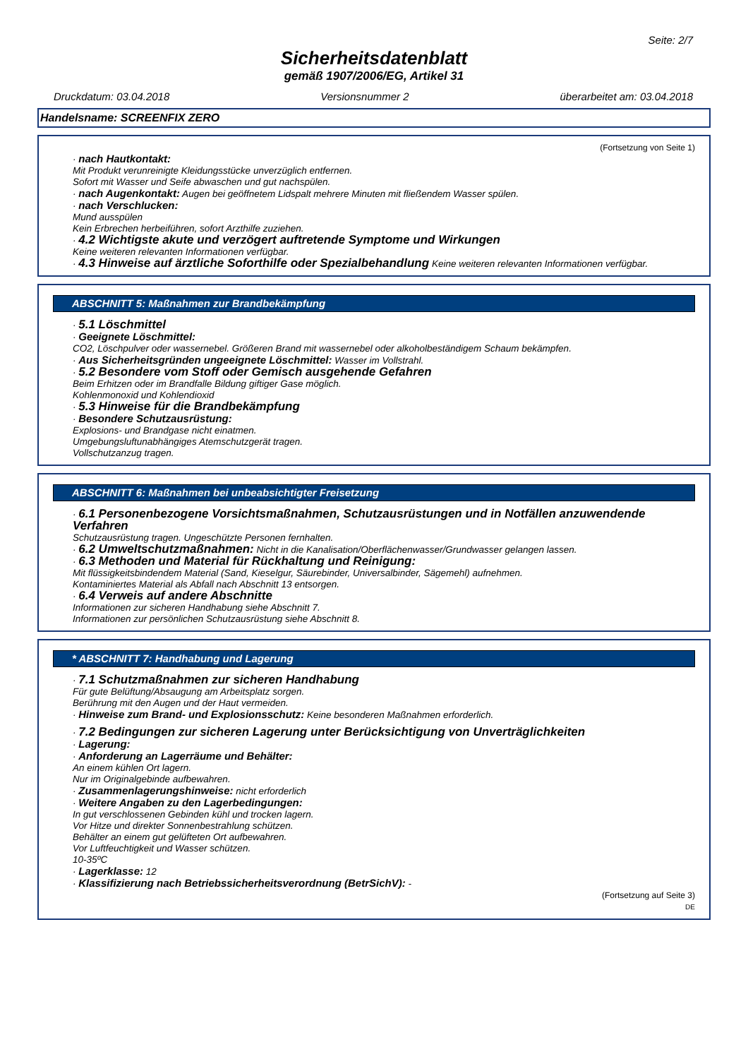Seite: 2/7
Sicherheitsdatenblatt
gemäß 1907/2006/EG, Artikel 31
Druckdatum: 03.04.2018 Versionsnummer 2 überarbeitet am: 03.04.2018
Handelsname: SCREENFIX ZERO
(Fortsetzung von Seite 1)
· nach Hautkontakt:
Mit Produkt verunreinigte Kleidungsstücke unverzüglich entfernen.
Sofort mit Wasser und Seife abwaschen und gut nachspülen.
· nach Augenkontakt: Augen bei geöffnetem Lidspalt mehrere Minuten mit fließendem Wasser spülen.
· nach Verschlucken:
Mund ausspülen
Kein Erbrechen herbeiführen, sofort Arzthilfe zuziehen.
· 4.2 Wichtigste akute und verzögert auftretende Symptome und Wirkungen
Keine weiteren relevanten Informationen verfügbar.
· 4.3 Hinweise auf ärztliche Soforthilfe oder Spezialbehandlung Keine weiteren relevanten Informationen verfügbar.
ABSCHNITT 5: Maßnahmen zur Brandbekämpfung
· 5.1 Löschmittel
· Geeignete Löschmittel:
CO2, Löschpulver oder wassernebel. Größeren Brand mit wassernebel oder alkoholbeständigem Schaum bekämpfen.
· Aus Sicherheitsgründen ungeeignete Löschmittel: Wasser im Vollstrahl.
· 5.2 Besondere vom Stoff oder Gemisch ausgehende Gefahren
Beim Erhitzen oder im Brandfalle Bildung giftiger Gase möglich.
Kohlenmonoxid und Kohlendioxid
· 5.3 Hinweise für die Brandbekämpfung
· Besondere Schutzausrüstung:
Explosions- und Brandgase nicht einatmen.
Umgebungsluftunabhängiges Atemschutzgerät tragen.
Vollschutzanzug tragen.
ABSCHNITT 6: Maßnahmen bei unbeabsichtigter Freisetzung
· 6.1 Personenbezogene Vorsichtsmaßnahmen, Schutzausrüstungen und in Notfällen anzuwendende Verfahren
Schutzausrüstung tragen. Ungeschützte Personen fernhalten.
· 6.2 Umweltschutzmaßnahmen: Nicht in die Kanalisation/Oberflächenwasser/Grundwasser gelangen lassen.
· 6.3 Methoden und Material für Rückhaltung und Reinigung:
Mit flüssigkeitsbindendem Material (Sand, Kieselgur, Säurebinder, Universalbinder, Sägemehl) aufnehmen.
Kontaminiertes Material als Abfall nach Abschnitt 13 entsorgen.
· 6.4 Verweis auf andere Abschnitte
Informationen zur sicheren Handhabung siehe Abschnitt 7.
Informationen zur persönlichen Schutzausrüstung siehe Abschnitt 8.
* ABSCHNITT 7: Handhabung und Lagerung
· 7.1 Schutzmaßnahmen zur sicheren Handhabung
Für gute Belüftung/Absaugung am Arbeitsplatz sorgen.
Berührung mit den Augen und der Haut vermeiden.
· Hinweise zum Brand- und Explosionsschutz: Keine besonderen Maßnahmen erforderlich.
· 7.2 Bedingungen zur sicheren Lagerung unter Berücksichtigung von Unverträglichkeiten
· Lagerung:
· Anforderung an Lagerräume und Behälter:
An einem kühlen Ort lagern.
Nur im Originalgebinde aufbewahren.
· Zusammenlagerungshinweise: nicht erforderlich
· Weitere Angaben zu den Lagerbedingungen:
In gut verschlossenen Gebinden kühl und trocken lagern.
Vor Hitze und direkter Sonnenbestrahlung schützen.
Behälter an einem gut gelüfteten Ort aufbewahren.
Vor Luftfeuchtigkeit und Wasser schützen.
10-35ºC
· Lagerklasse: 12
· Klassifizierung nach Betriebssicherheitsverordnung (BetrSichV): -
(Fortsetzung auf Seite 3)
DE